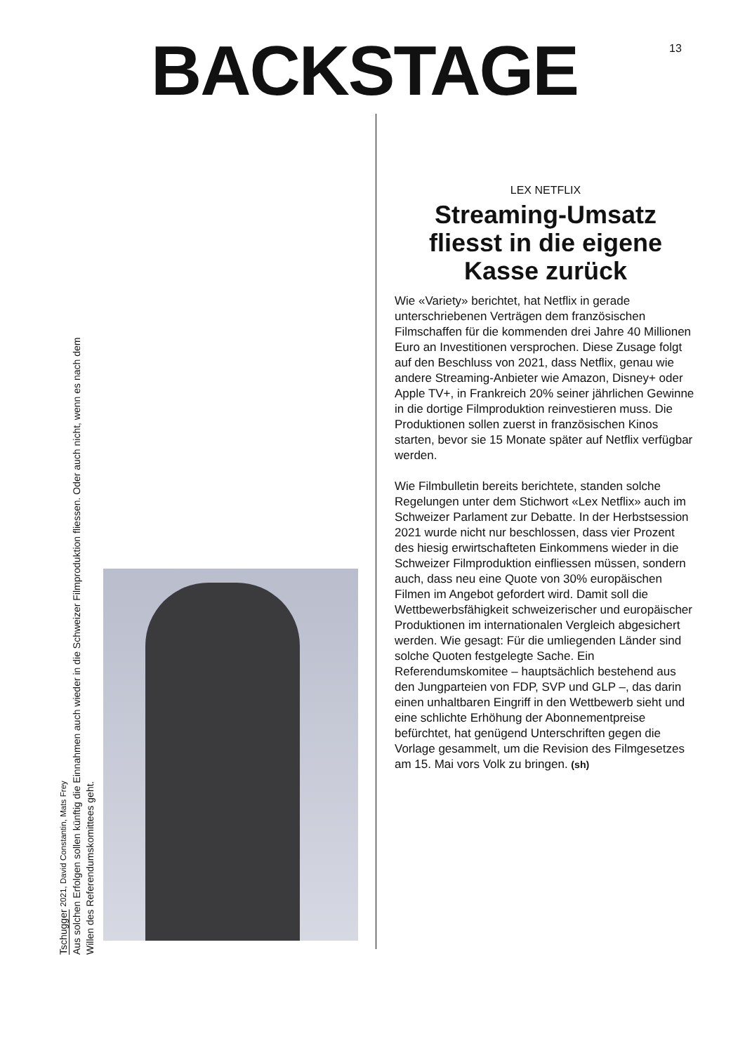BACKSTAGE
13
Tschugger 2021, David Constantin, Mats Frey
Aus solchen Erfolgen sollen künftig die Einnahmen auch wieder in die Schweizer Filmproduktion fliessen. Oder auch nicht, wenn es nach dem Willen des Referendumskomittees geht.
LEX NETFLIX
Streaming-Umsatz fliesst in die eigene Kasse zurück
Wie «Variety» berichtet, hat Netflix in gerade unterschriebenen Verträgen dem französischen Filmschaffen für die kommenden drei Jahre 40 Millionen Euro an Investitionen versprochen. Diese Zusage folgt auf den Beschluss von 2021, dass Netflix, genau wie andere Streaming-Anbieter wie Amazon, Disney+ oder Apple TV+, in Frankreich 20% seiner jährlichen Gewinne in die dortige Filmproduktion reinvestieren muss. Die Produktionen sollen zuerst in französischen Kinos starten, bevor sie 15 Monate später auf Netflix verfügbar werden.
Wie Filmbulletin bereits berichtete, standen solche Regelungen unter dem Stichwort «Lex Netflix» auch im Schweizer Parlament zur Debatte. In der Herbstsession 2021 wurde nicht nur beschlossen, dass vier Prozent des hiesig erwirtschafteten Einkommens wieder in die Schweizer Filmproduktion einfliessen müssen, sondern auch, dass neu eine Quote von 30% europäischen Filmen im Angebot gefordert wird. Damit soll die Wettbewerbsfähigkeit schweizerischer und europäischer Produktionen im internationalen Vergleich abgesichert werden. Wie gesagt: Für die umliegenden Länder sind solche Quoten festgelegte Sache. Ein Referendumskomitee – hauptsächlich bestehend aus den Jungparteien von FDP, SVP und GLP –, das darin einen unhaltbaren Eingriff in den Wettbewerb sieht und eine schlichte Erhöhung der Abonnementpreise befürchtet, hat genügend Unterschriften gegen die Vorlage gesammelt, um die Revision des Filmgesetzes am 15. Mai vors Volk zu bringen. (sh)